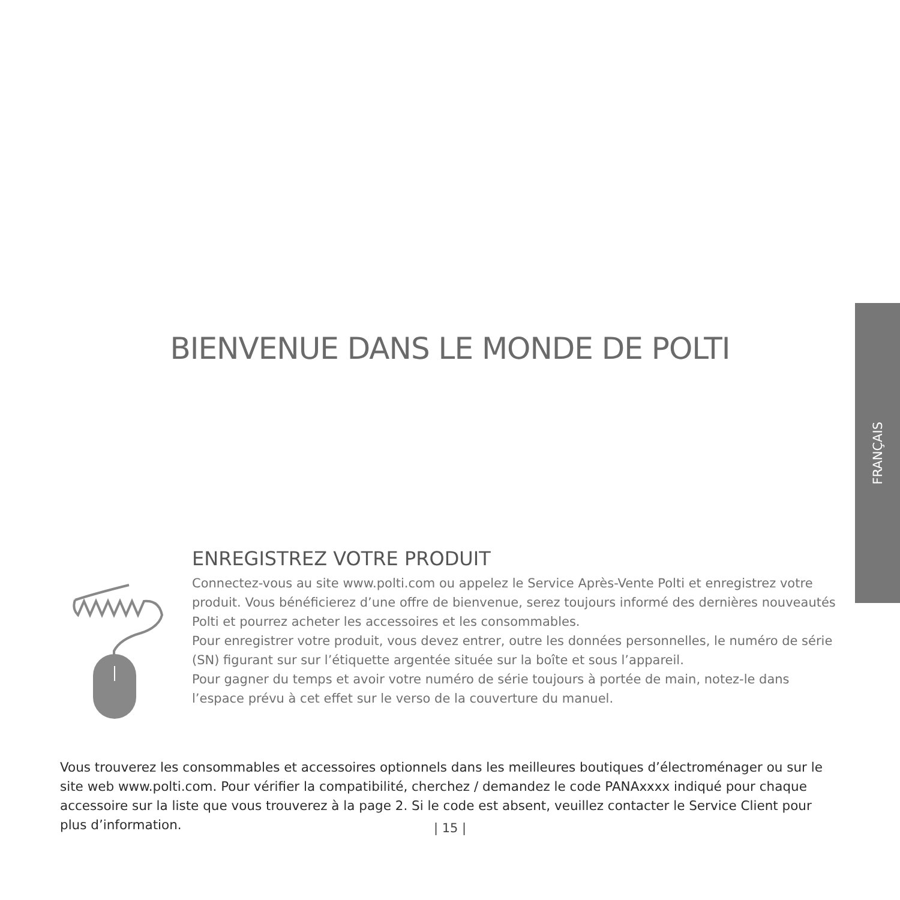FRANÇAIS
BIENVENUE DANS LE MONDE DE POLTI
ENREGISTREZ VOTRE PRODUIT
Connectez-vous au site www.polti.com ou appelez le Service Après-Vente Polti et enregistrez votre produit. Vous bénéficierez d’une offre de bienvenue, serez toujours informé des dernières nouveautés Polti et pourrez acheter les accessoires et les consommables.
Pour enregistrer votre produit, vous devez entrer, outre les données personnelles, le numéro de série (SN) figurant sur sur l’étiquette argentée située sur la boîte et sous l’appareil.
Pour gagner du temps et avoir votre numéro de série toujours à portée de main, notez-le dans l’espace prévu à cet effet sur le verso de la couverture du manuel.
Vous trouverez les consommables et accessoires optionnels dans les meilleures boutiques d’électroménager ou sur le site web www.polti.com. Pour vérifier la compatibilité, cherchez / demandez le code PANAxxxx indiqué pour chaque accessoire sur la liste que vous trouverez à la page 2. Si le code est absent, veuillez contacter le Service Client pour plus d’information.
| 15 |